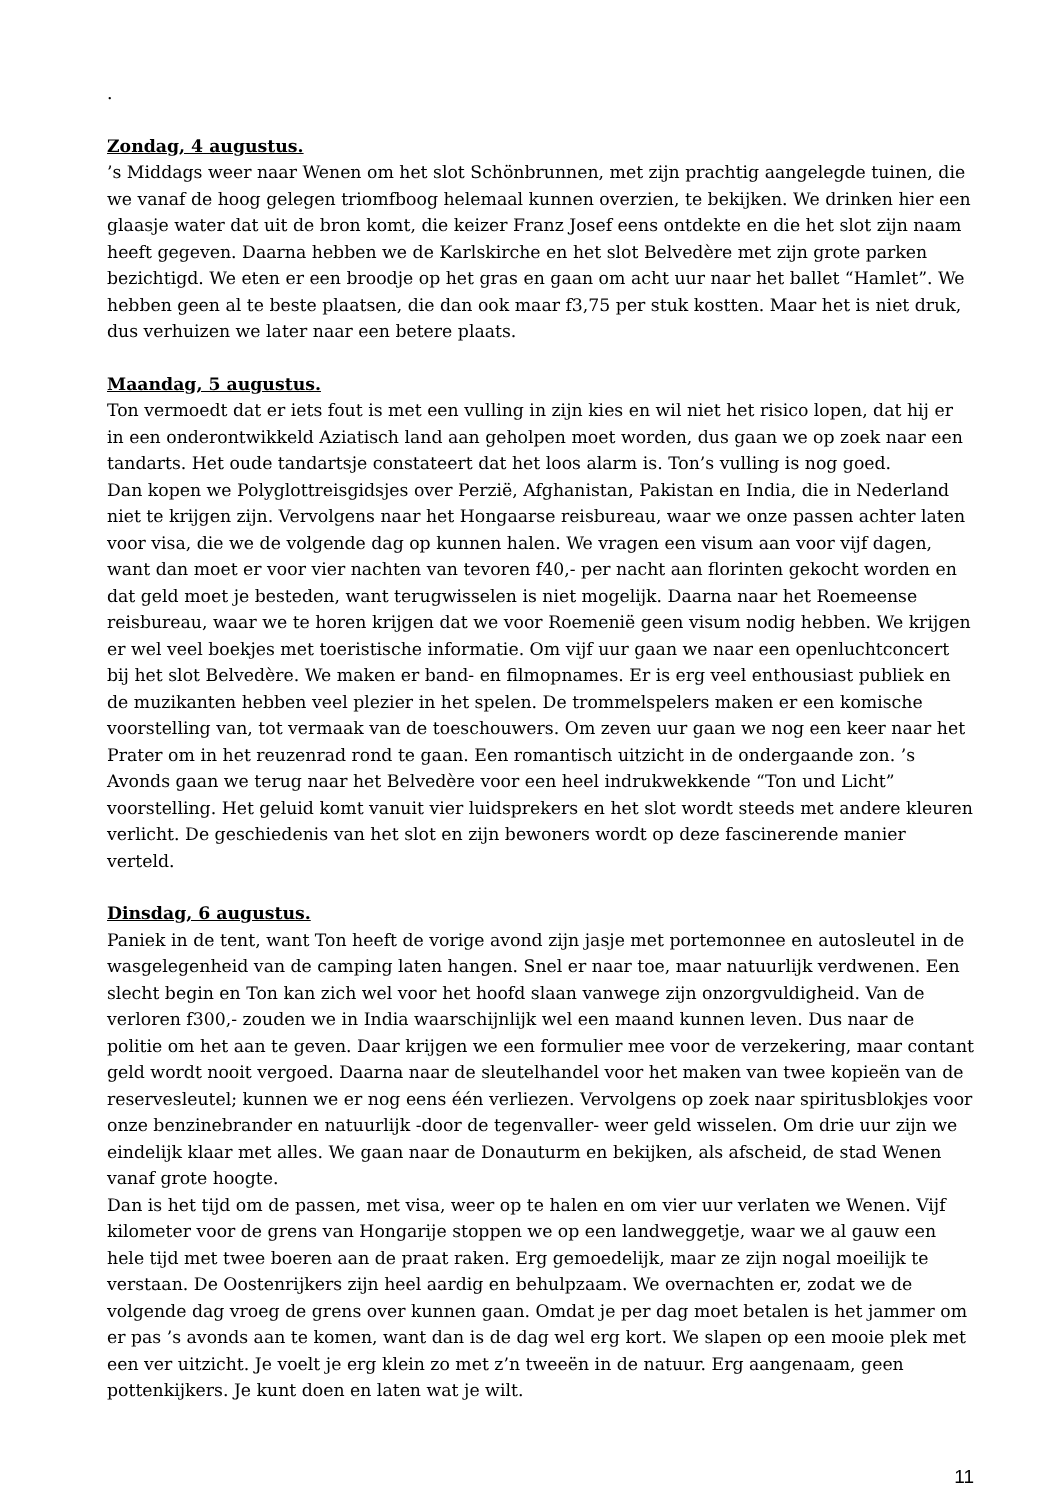.
Zondag, 4 augustus.
’s Middags weer naar Wenen om het slot Schönbrunnen, met zijn prachtig aangelegde tuinen, die we vanaf de hoog gelegen triomfboog helemaal kunnen overzien, te bekijken. We drinken hier een glaasje water dat uit de bron komt, die keizer Franz Josef eens ontdekte en die het slot zijn naam heeft gegeven. Daarna hebben we de Karlskirche en het slot Belvedère met zijn grote parken bezichtigd. We eten er een broodje op het gras en gaan om acht uur naar het ballet “Hamlet”. We hebben geen al te beste plaatsen, die dan ook maar f3,75 per stuk kostten. Maar het is niet druk, dus verhuizen we later naar een betere plaats.
Maandag, 5 augustus.
Ton vermoedt dat er iets fout is met een vulling in zijn kies en wil niet het risico lopen, dat hij er in een onderontwikkeld Aziatisch land aan geholpen moet worden, dus gaan we op zoek naar een tandarts. Het oude tandartsje constateert dat het loos alarm is. Ton’s vulling is nog goed.
Dan kopen we Polyglottreisgidsjes over Perzië, Afghanistan, Pakistan en India, die in Nederland niet te krijgen zijn. Vervolgens naar het Hongaarse reisbureau, waar we onze passen achter laten voor visa, die we de volgende dag op kunnen halen. We vragen een visum aan voor vijf dagen, want dan moet er voor vier nachten van tevoren f40,- per nacht aan florinten gekocht worden en dat geld moet je besteden, want terugwisselen is niet mogelijk. Daarna naar het Roemeense reisbureau, waar we te horen krijgen dat we voor Roemenië geen visum nodig hebben. We krijgen er wel veel boekjes met toeristische informatie. Om vijf uur gaan we naar een openluchtconcert bij het slot Belvedère. We maken er band- en filmopnames. Er is erg veel enthousiast publiek en de muzikanten hebben veel plezier in het spelen. De trommelspelers maken er een komische voorstelling van, tot vermaak van de toeschouwers. Om zeven uur gaan we nog een keer naar het Prater om in het reuzenrad rond te gaan. Een romantisch uitzicht in de ondergaande zon. ’s Avonds gaan we terug naar het Belvedère voor een heel indrukwekkende “Ton und Licht” voorstelling. Het geluid komt vanuit vier luidsprekers en het slot wordt steeds met andere kleuren verlicht. De geschiedenis van het slot en zijn bewoners wordt op deze fascinerende manier verteld.
Dinsdag, 6 augustus.
Paniek in de tent, want Ton heeft de vorige avond zijn jasje met portemonnee en autosleutel in de wasgelegenheid van de camping laten hangen. Snel er naar toe, maar natuurlijk verdwenen. Een slecht begin en Ton kan zich wel voor het hoofd slaan vanwege zijn onzorgvuldigheid. Van de verloren f300,- zouden we in India waarschijnlijk wel een maand kunnen leven. Dus naar de politie om het aan te geven. Daar krijgen we een formulier mee voor de verzekering, maar contant geld wordt nooit vergoed. Daarna naar de sleutelhandel voor het maken van twee kopieën van de reservesleutel; kunnen we er nog eens één verliezen. Vervolgens op zoek naar spiritusblokjes voor onze benzinebrander en natuurlijk -door de tegenvaller- weer geld wisselen. Om drie uur zijn we eindelijk klaar met alles. We gaan naar de Donauturm en bekijken, als afscheid, de stad Wenen vanaf grote hoogte.
Dan is het tijd om de passen, met visa, weer op te halen en om vier uur verlaten we Wenen. Vijf kilometer voor de grens van Hongarije stoppen we op een landweggetje, waar we al gauw een hele tijd met twee boeren aan de praat raken. Erg gemoedelijk, maar ze zijn nogal moeilijk te verstaan. De Oostenrijkers zijn heel aardig en behulpzaam. We overnachten er, zodat we de volgende dag vroeg de grens over kunnen gaan. Omdat je per dag moet betalen is het jammer om er pas ’s avonds aan te komen, want dan is de dag wel erg kort. We slapen op een mooie plek met een ver uitzicht. Je voelt je erg klein zo met z’n tweeën in de natuur. Erg aangenaam, geen pottenkijkers. Je kunt doen en laten wat je wilt.
11